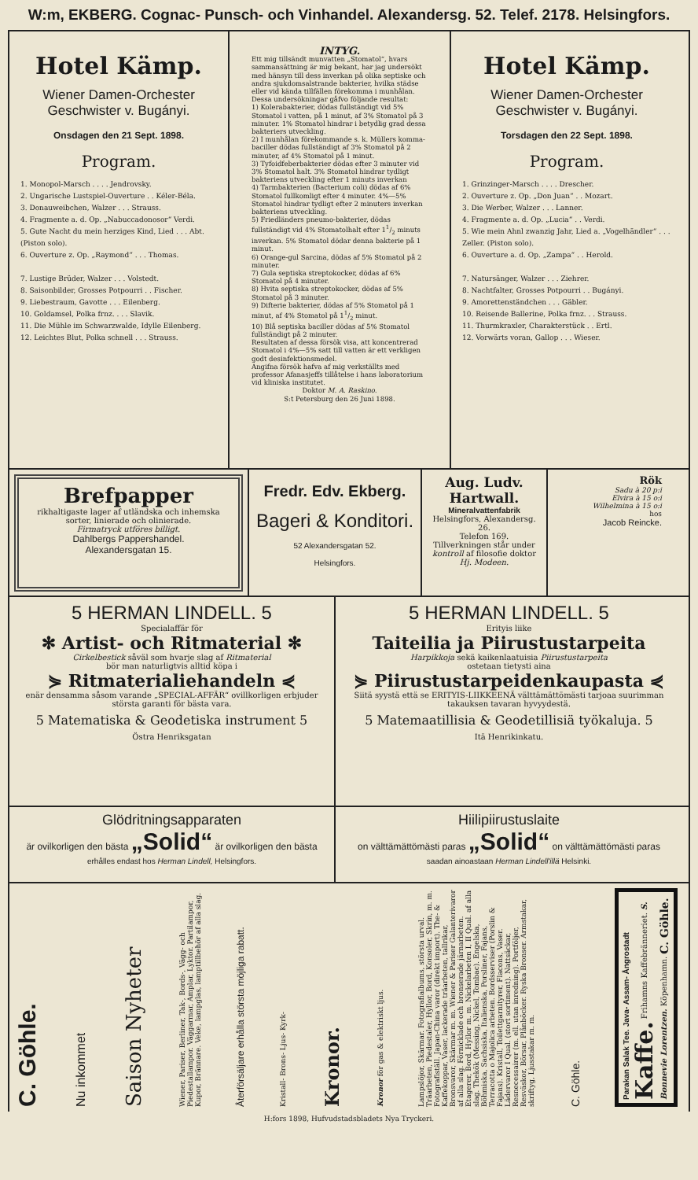W:m, EKBERG. Cognac- Punsch- och Vinhandel. Alexandersg. 52. Telef. 2178. Helsingfors.
Hotel Kämp.
Wiener Damen-Orchester
Geschwister v. Bugányi.
Onsdagen den 21 Sept. 1898.
Program.
1. Monopol-Marsch . . . . Jendrovsky.
2. Ungarische Lustspiel-Ouverture . . Kéler-Béla.
3. Donauweibchen, Walzer . . . Strauss.
4. Fragmente a. d. Op. „Nabuccadonosor“ Verdi.
5. Gute Nacht du mein herziges Kind, Lied . . . Abt. (Piston solo).
6. Ouverture z. Op. „Raymond“ . . . Thomas.
7. Lustige Brüder, Walzer . . . Volstedt.
8. Saisonbilder, Grosses Potpourri . . Fischer.
9. Liebestraum, Gavotte . . . Eilenberg.
10. Goldamsel, Polka frnz. . . . Slavik.
11. Die Mühle im Schwarzwalde, Idylle Eilenberg.
12. Leichtes Blut, Polka schnell . . . Strauss.
INTYG.
Ett mig tillsändt munvatten „Stomatol“, hvars sammansättning är mig bekant, har jag undersökt med hänsyn till dess inverkan på olika septiske och andra sjukdomsalstrande bakterier, hvilka städse eller vid kända tillfällen förekomma i munhålan.
Dessa undersökningar gåfvo följande resultat:
1) Kolerabakterier, dödas fullständigt vid 5% Stomatol i vatten, på 1 minut, af 3% Stomatol på 3 minuter. 1% Stomatol hindrar i betydlig grad dessa bakteriers utveckling.
2) I munhålan förekommande s. k. Müllers komma-baciller dödas fullständigt af 3% Stomatol på 2 minuter, af 4% Stomatol på 1 minut.
3) Tyfoidfeberbakterier dödas efter 3 minuter vid 3% Stomatol halt. 3% Stomatol hindrar tydligt bakteriens utveckling efter 1 minuts inverkan
4) Tarmbakterien (Bacterium coli) dödas af 6% Stomatol fullkomligt efter 4 minuter. 4%—5% Stomatol hindrar tydligt efter 2 minuters inverkan bakteriens utveckling.
5) Friedländers pneumo-bakterier, dödas fullständigt vid 4% Stomatolhalt efter 11/2 minuts inverkan. 5% Stomatol dödar denna bakterie på 1 minut.
6) Orange-gul Sarcina, dödas af 5% Stomatol på 2 minuter.
7) Gula septiska streptokocker, dödas af 6% Stomatol på 4 minuter.
8) Hvita septiska streptokocker, dödas af 5% Stomatol på 3 minuter.
9) Difterie bakterier, dödas af 5% Stomatol på 1 minut, af 4% Stomatol på 11/2 minut.
10) Blå septiska baciller dödas af 5% Stomatol fullständigt på 2 minuter.
Resultaten af dessa försök visa, att koncentrerad Stomatol i 4%—5% satt till vatten är ett verkligen godt desinfektionsmedel.
Angifna försök hafva af mig verkställts med professor Afanasjeffs tillåtelse i hans laboratorium vid kliniska institutet.
Doktor M. A. Raskino.
S:t Petersburg den 26 Juni 1898.
Hotel Kämp.
Wiener Damen-Orchester
Geschwister v. Bugányi.
Torsdagen den 22 Sept. 1898.
Program.
1. Grinzinger-Marsch . . . . Drescher.
2. Ouverture z. Op. „Don Juan“ . . Mozart.
3. Die Werber, Walzer . . . Lanner.
4. Fragmente a. d. Op. „Lucia“ . . Verdi.
5. Wie mein Ahnl zwanzig Jahr, Lied a. „Vogelhändler“ . . . Zeller. (Piston solo).
6. Ouverture a. d. Op. „Zampa“ . . Herold.
7. Natursänger, Walzer . . . Ziehrer.
8. Nachtfalter, Grosses Potpourri . . Bugányi.
9. Amorettenständchen . . . Gäbler.
10. Reisende Ballerine, Polka frnz. . . Strauss.
11. Thurmkraxler, Charakterstück . . Ertl.
12. Vorwärts voran, Gallop . . . Wieser.
Brefpapper
rikhaltigaste lager af utländska och inhemska sorter, linierade och olinierade.
Firmatryck utföres billigt.
Dahlbergs Pappershandel.
Alexandersgatan 15.
Fredr. Edv. Ekberg.
Bageri & Konditori.
52 Alexandersgatan 52.
Helsingfors.
Aug. Ludv. Hartwall.
Mineralvattenfabrik
Helsingfors, Alexandersg. 26.
Telefon 169.
Tillverkningen står under kontroll af filosofie doktor Hj. Modeen.
Rök
Sadu à 20 p:i
Elvira à 15 o:i
Wilhelmina à 15 o:i
hos
Jacob Reincke.
5 HERMAN LINDELL. 5
Specialaffär för
✻ Artist- och Ritmaterial ✻
Cirkelbestick såväl som hvarje slag af Ritmaterial
bör man naturligtvis alltid köpa i
⋟ Ritmaterialiehandeln ⋞
enär densamma såsom varande „SPECIAL-AFFÄR“ ovillkorligen erbjuder största garanti för bästa vara.
5 Matematiska & Geodetiska instrument 5
Östra Henriksgatan
5 HERMAN LINDELL. 5
Erityis liike
Taiteilia ja Piirustustarpeita
Harpikkoja sekä kaikenlaatuisia Piirustustarpeita
ostetaan tietysti aina
⋟ Piirustustarpeidenkaupasta ⋞
Siitä syystä että se ERITYIS-LIIKKEENÄ välttämättömästi tarjoaa suurimman takauksen tavaran hyvyydestä.
5 Matemaatillisia & Geodetillisiä työkaluja. 5
Itä Henrikinkatu.
Glödritningsapparaten
är ovilkorligen den bästa „Solid“ är ovilkorligen den bästa
erhålles endast hos Herman Lindell, Helsingfors.
Hiilipiirustuslaite
on välttämättömästi paras „Solid“ on välttämättömästi paras
saadan ainoastaan Herman Lindell'illä Helsinki.
C. Göhle.
Nu inkommet
Saison Nyheter
Wiener, Pariser, Berliner, Tak-, Bords-, Vägg- och Piedestallampor. Väggarmar, Amplar, Lyktor. Partilampor, Kupor, Brännare. Veke, lampglas, lamptillbehör af alla slag.
Återförsäljare erhålla största möjliga rabatt.
Kristall- Brons- Ljus- Kyrk-
Kronor.
Kronor för gas & elektriskt ljus.
Lampslöjor, Skärmar. Fotografialbums, största urval. Träarbeten, Piedestaler, Hyllor, Bord, Konsoler, Skrin, m. m. Fotografiställ. Japan-China varor (direkt import). The- & Kaffekoppar, Vaser, lackerade träarbeten, tallrikar, Bronsvaror, Skärmar m. m. Wiener & Pariser Galanterivaror af alla slag. Förnicklade och bronserade järnarbeten. Etagerer, Bord, Hyllor m. m. Nickelarbeten I, II Qual. af alla slag. Thekök (Messing, Nickel, Tombac). Engelska, Böhmiska, Sachsiska, Italienska, Porsliner, Fajans, Terracotta o Majolica arbeten. Bordsserviser (Porslin & Fajans). Kristall, Toilettgarnityrer, Flacons, Vaser. Lädervaror I Qual. (stort sortiment). Nattsäckar, Resnecessairer (m. ell. utan inredning). Portföljer, Resväskor, Börsar, Plånböcker. Ryska Bronser. Armstakar, skriftyg, Ljusstakar m. m.
C. Göhle.
Parakan Salak Tee. Java- Assam- Ångrostadt Kaffe. Frihamns Kaffebränneriet. S. Bonnevie Lorentzen. Köpenhamn. C. Göhle.
H:fors 1898, Hufvudstadsbladets Nya Tryckeri.